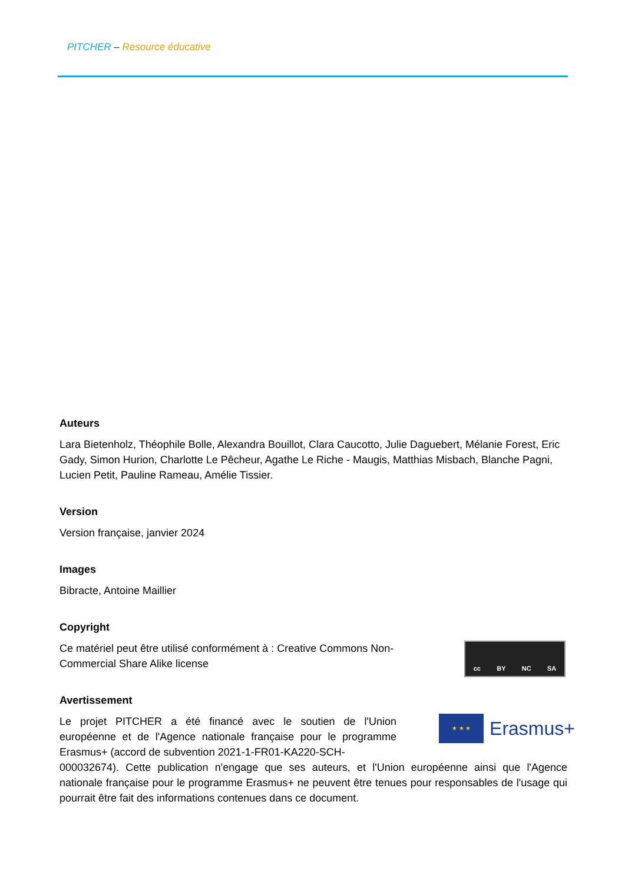PITCHER – Resource éducative
Auteurs
Lara Bietenholz, Théophile Bolle, Alexandra Bouillot, Clara Caucotto, Julie Daguebert, Mélanie Forest, Eric Gady, Simon Hurion, Charlotte Le Pêcheur, Agathe Le Riche - Maugis, Matthias Misbach, Blanche Pagni, Lucien Petit, Pauline Rameau, Amélie Tissier.
Version
Version française, janvier 2024
Images
Bibracte, Antoine Maillier
Copyright
Ce matériel peut être utilisé conformément à : Creative Commons Non-Commercial Share Alike license
cc BY NC SA
Avertissement
Le projet PITCHER a été financé avec le soutien de l'Union européenne et de l'Agence nationale française pour le programme Erasmus+ (accord de subvention 2021-1-FR01-KA220-SCH-
★ ★ ★
Erasmus+
000032674). Cette publication n'engage que ses auteurs, et l'Union européenne ainsi que l'Agence nationale française pour le programme Erasmus+ ne peuvent être tenues pour responsables de l'usage qui pourrait être fait des informations contenues dans ce document.